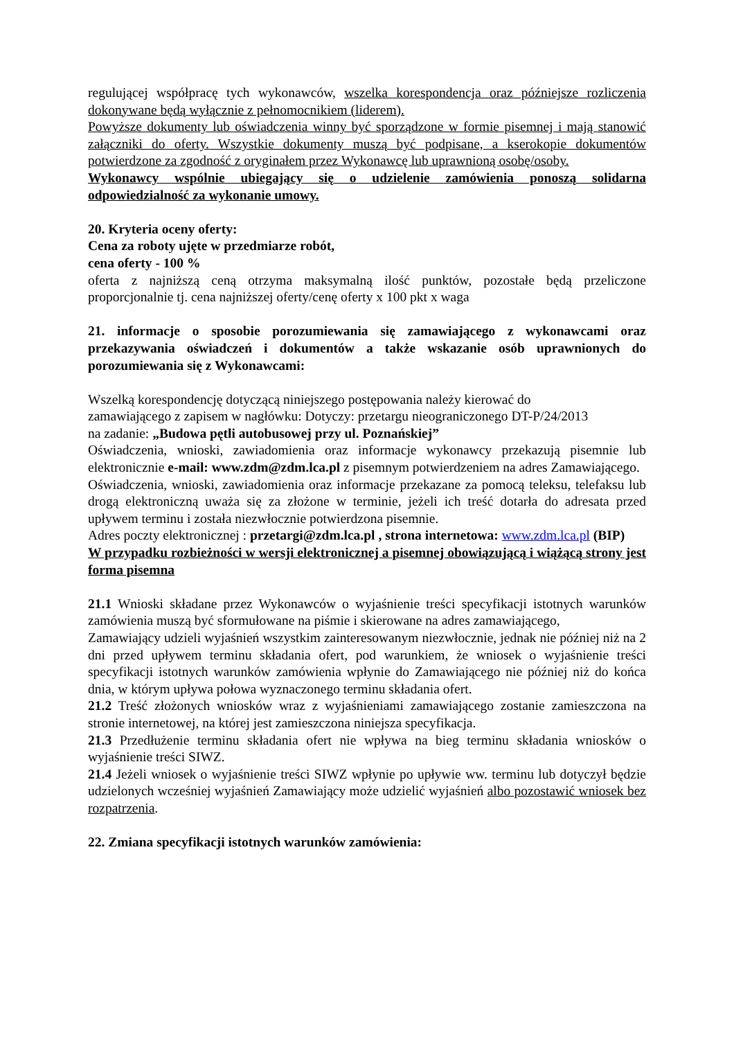regulującej współpracę tych wykonawców, wszelka korespondencja oraz późniejsze rozliczenia dokonywane będą wyłącznie z pełnomocnikiem (liderem).
Powyższe dokumenty lub oświadczenia winny być sporządzone w formie pisemnej i mają stanowić załączniki do oferty. Wszystkie dokumenty muszą być podpisane, a kserokopie dokumentów potwierdzone za zgodność z oryginałem przez Wykonawcę lub uprawnioną osobę/osoby.
Wykonawcy wspólnie ubiegający się o udzielenie zamówienia ponoszą solidarna odpowiedzialność za wykonanie umowy.
20. Kryteria oceny oferty:
Cena za roboty ujęte w przedmiarze robót,
cena oferty - 100 %
oferta z najniższą ceną otrzyma maksymalną ilość punktów, pozostałe będą przeliczone proporcjonalnie tj. cena najniższej oferty/cenę oferty x 100 pkt x waga
21. informacje o sposobie porozumiewania się zamawiającego z wykonawcami oraz przekazywania oświadczeń i dokumentów a także wskazanie osób uprawnionych do porozumiewania się z Wykonawcami:
Wszelką korespondencję dotyczącą niniejszego postępowania należy kierować do
zamawiającego z zapisem w nagłówku: Dotyczy: przetargu nieograniczonego DT-P/24/2013
na zadanie: „Budowa pętli autobusowej przy ul. Poznańskiej”
Oświadczenia, wnioski, zawiadomienia oraz informacje wykonawcy przekazują pisemnie lub elektronicznie e-mail: www.zdm@zdm.lca.pl z pisemnym potwierdzeniem na adres Zamawiającego.
Oświadczenia, wnioski, zawiadomienia oraz informacje przekazane za pomocą teleksu, telefaksu lub drogą elektroniczną uważa się za złożone w terminie, jeżeli ich treść dotarła do adresata przed upływem terminu i została niezwłocznie potwierdzona pisemnie.
Adres poczty elektronicznej : przetargi@zdm.lca.pl , strona internetowa: www.zdm.lca.pl (BIP)
W przypadku rozbieżności w wersji elektronicznej a pisemnej obowiązującą i wiążącą strony jest forma pisemna
21.1 Wnioski składane przez Wykonawców o wyjaśnienie treści specyfikacji istotnych warunków zamówienia muszą być sformułowane na piśmie i skierowane na adres zamawiającego,
Zamawiający udzieli wyjaśnień wszystkim zainteresowanym niezwłocznie, jednak nie później niż na 2 dni przed upływem terminu składania ofert, pod warunkiem, że wniosek o wyjaśnienie treści specyfikacji istotnych warunków zamówienia wpłynie do Zamawiającego nie później niż do końca dnia, w którym upływa połowa wyznaczonego terminu składania ofert.
21.2 Treść złożonych wniosków wraz z wyjaśnieniami zamawiającego zostanie zamieszczona na stronie internetowej, na której jest zamieszczona niniejsza specyfikacja.
21.3 Przedłużenie terminu składania ofert nie wpływa na bieg terminu składania wniosków o wyjaśnienie treści SIWZ.
21.4 Jeżeli wniosek o wyjaśnienie treści SIWZ wpłynie po upływie ww. terminu lub dotyczył będzie udzielonych wcześniej wyjaśnień Zamawiający może udzielić wyjaśnień albo pozostawić wniosek bez rozpatrzenia.
22. Zmiana specyfikacji istotnych warunków zamówienia: